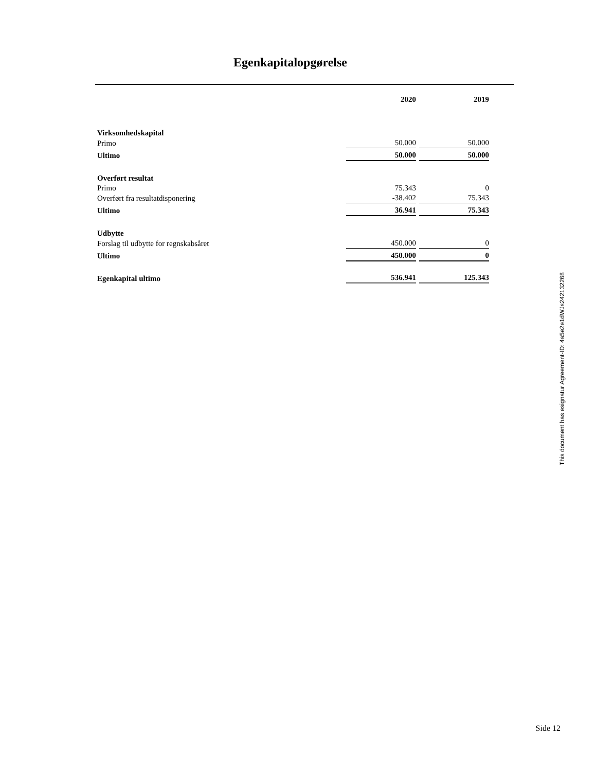Egenkapitalopgørelse
| | 2020 | | 2019 |
| Virksomhedskapital | | | |
| Primo | 50.000 | | 50.000 |
| Ultimo | 50.000 | | 50.000 |
| Overført resultat | | | |
| Primo | 75.343 | | 0 |
| Overført fra resultatdisponering | -38.402 | | 75.343 |
| Ultimo | 36.941 | | 75.343 |
| Udbytte | | | |
| Forslag til udbytte for regnskabsåret | 450.000 | | 0 |
| Ultimo | 450.000 | | 0 |
| Egenkapital ultimo | 536.941 | | 125.343 |
This document has esignatur Agreement-ID: 4a5e2e1dWJs242132268
Side 12